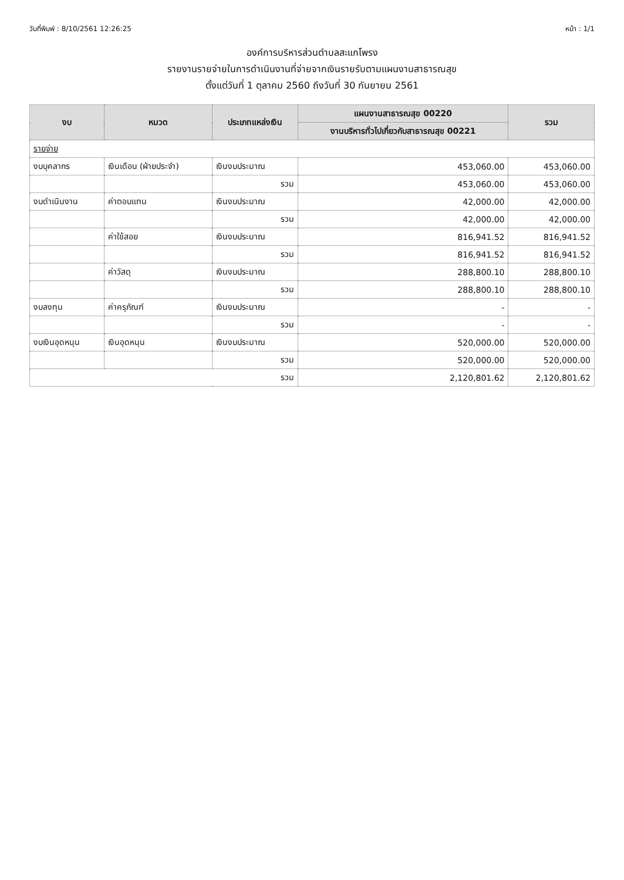วันที่พิมพ์ : 8/10/2561 12:26:25 หน้า : 1/1
องค์การบริหารส่วนตำบลสะแกโพรง
รายงานรายจ่ายในการดำเนินงานที่จ่ายจากเงินรายรับตามแผนงานสาธารณสุข
ตั้งแต่วันที่ 1 ตุลาคม 2560 ถึงวันที่ 30 กันยายน 2561
| งบ | หมวด | ประเภทแหล่งเงิน | แผนงานสาธารณสุข 00220 | รวม |
| --- | --- | --- | --- | --- |
| | | | งานบริหารทั่วไปเกี่ยวกับสาธารณสุข 00221 | |
| รายจ่าย | | | | |
| งบบุคลากร | เงินเดือน (ฝ่ายประจำ) | เงินงบประมาณ | 453,060.00 | 453,060.00 |
| | | รวม | 453,060.00 | 453,060.00 |
| งบดำเนินงาน | ค่าตอบแทน | เงินงบประมาณ | 42,000.00 | 42,000.00 |
| | | รวม | 42,000.00 | 42,000.00 |
| | ค่าใช้สอย | เงินงบประมาณ | 816,941.52 | 816,941.52 |
| | | รวม | 816,941.52 | 816,941.52 |
| | ค่าวัสดุ | เงินงบประมาณ | 288,800.10 | 288,800.10 |
| | | รวม | 288,800.10 | 288,800.10 |
| งบลงทุน | ค่าครุภัณฑ์ | เงินงบประมาณ | - | - |
| | | รวม | - | - |
| งบเงินอุดหนุน | เงินอุดหนุน | เงินงบประมาณ | 520,000.00 | 520,000.00 |
| | | รวม | 520,000.00 | 520,000.00 |
| รวม | | | 2,120,801.62 | 2,120,801.62 |